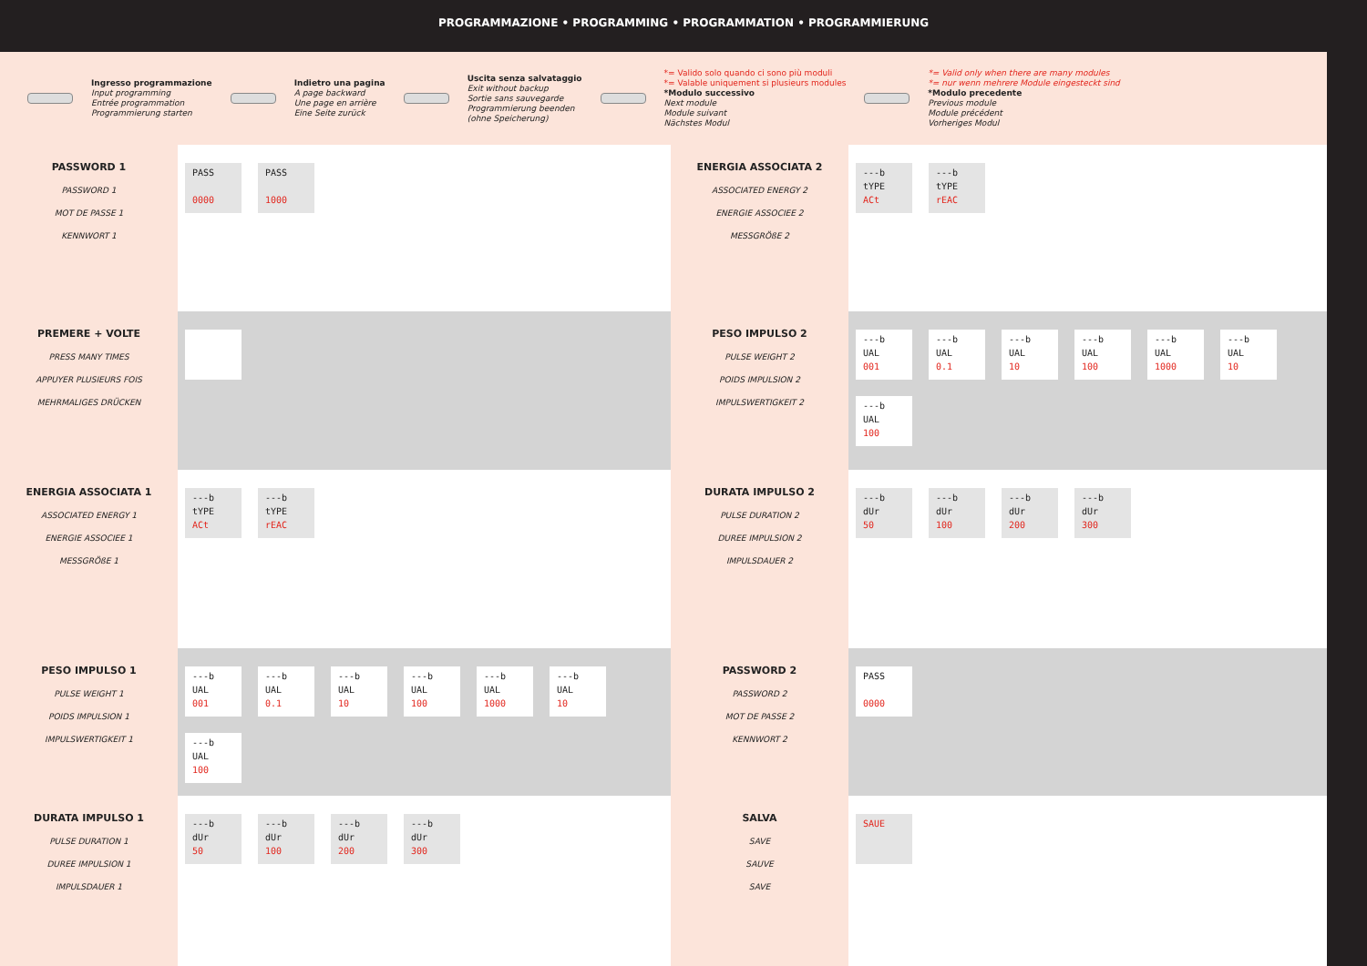PROGRAMMAZIONE • PROGRAMMING • PROGRAMMATION • PROGRAMMIERUNG
Ingresso programmazione
Input programming
Entrée programmation
Programmierung starten
Indietro una pagina
A page backward
Une page en arrière
Eine Seite zurück
Uscita senza salvataggio
Exit without backup
Sortie sans sauvegarde
Programmierung beenden
(ohne Speicherung)
*= Valido solo quando ci sono più moduli
*= Valable uniquement si plusieurs modules
*Modulo successivo
Next module
Module suivant
Nächstes Modul
*= Valid only when there are many modules
*= nur wenn mehrere Module eingesteckt sind
*Modulo precedente
Previous module
Module précédent
Vorheriges Modul
PASSWORD 1
PASSWORD 1
MOT DE PASSE 1
KENNWORT 1
PASS
0000
PASS
1000
ENERGIA ASSOCIATA 2
ASSOCIATED ENERGY 2
ENERGIE ASSOCIEE 2
MESSGRÖßE 2
---b
tYPE
ACt
---b
tYPE
rEAC
PREMERE + VOLTE
PRESS MANY TIMES
APPUYER PLUSIEURS FOIS
MEHRMALIGES DRÜCKEN
PESO IMPULSO 2
PULSE WEIGHT 2
POIDS IMPULSION 2
IMPULSWERTIGKEIT 2
---b
UAL
001
---b
UAL
0.1
---b
UAL
10
---b
UAL
100
---b
UAL
1000
---b
UAL
10
---b
UAL
100
ENERGIA ASSOCIATA 1
ASSOCIATED ENERGY 1
ENERGIE ASSOCIEE 1
MESSGRÖßE 1
---b
tYPE
ACt
---b
tYPE
rEAC
DURATA IMPULSO 2
PULSE DURATION 2
DUREE IMPULSION 2
IMPULSDAUER 2
---b
dUr
50
---b
dUr
100
---b
dUr
200
---b
dUr
300
PESO IMPULSO 1
PULSE WEIGHT 1
POIDS IMPULSION 1
IMPULSWERTIGKEIT 1
---b
UAL
001
---b
UAL
0.1
---b
UAL
10
---b
UAL
100
---b
UAL
1000
---b
UAL
10
---b
UAL
100
PASSWORD 2
PASSWORD 2
MOT DE PASSE 2
KENNWORT 2
PASS
0000
DURATA IMPULSO 1
PULSE DURATION 1
DUREE IMPULSION 1
IMPULSDAUER 1
---b
dUr
50
---b
dUr
100
---b
dUr
200
---b
dUr
300
SALVA
SAVE
SAUVE
SAVE
SAUE